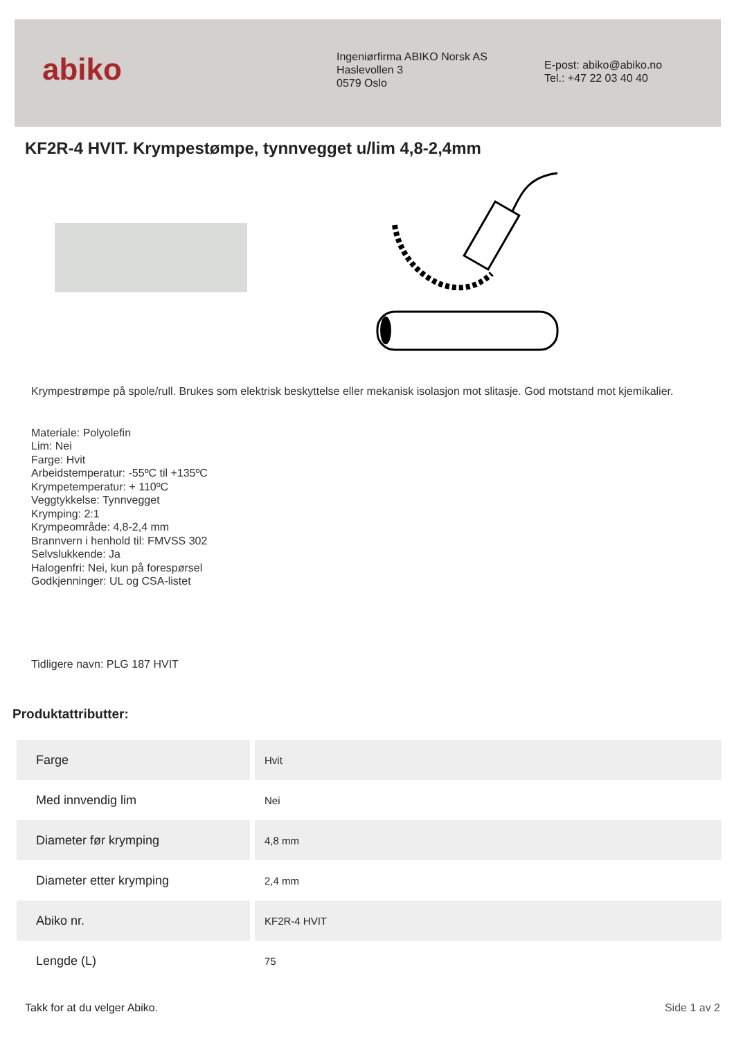abiko
Ingeniørfirma ABIKO Norsk AS
Haslevollen 3
0579 Oslo
E-post: abiko@abiko.no
Tel.: +47 22 03 40 40
KF2R-4 HVIT. Krympestømpe, tynnvegget u/lim 4,8-2,4mm
Krympestrømpe på spole/rull. Brukes som elektrisk beskyttelse eller mekanisk isolasjon mot slitasje. God motstand mot kjemikalier.
Materiale: Polyolefin
Lim: Nei
Farge: Hvit
Arbeidstemperatur: -55ºC til +135ºC
Krympetemperatur: + 110ºC
Veggtykkelse: Tynnvegget
Krymping: 2:1
Krympeområde: 4,8-2,4 mm
Brannvern i henhold til: FMVSS 302
Selvslukkende: Ja
Halogenfri: Nei, kun på forespørsel
Godkjenninger: UL og CSA-listet
Tidligere navn: PLG 187 HVIT
Produktattributter:
| Farge | Hvit |
| Med innvendig lim | Nei |
| Diameter før krymping | 4,8 mm |
| Diameter etter krymping | 2,4 mm |
| Abiko nr. | KF2R-4 HVIT |
| Lengde (L) | 75 |
Takk for at du velger Abiko. Side 1 av 2